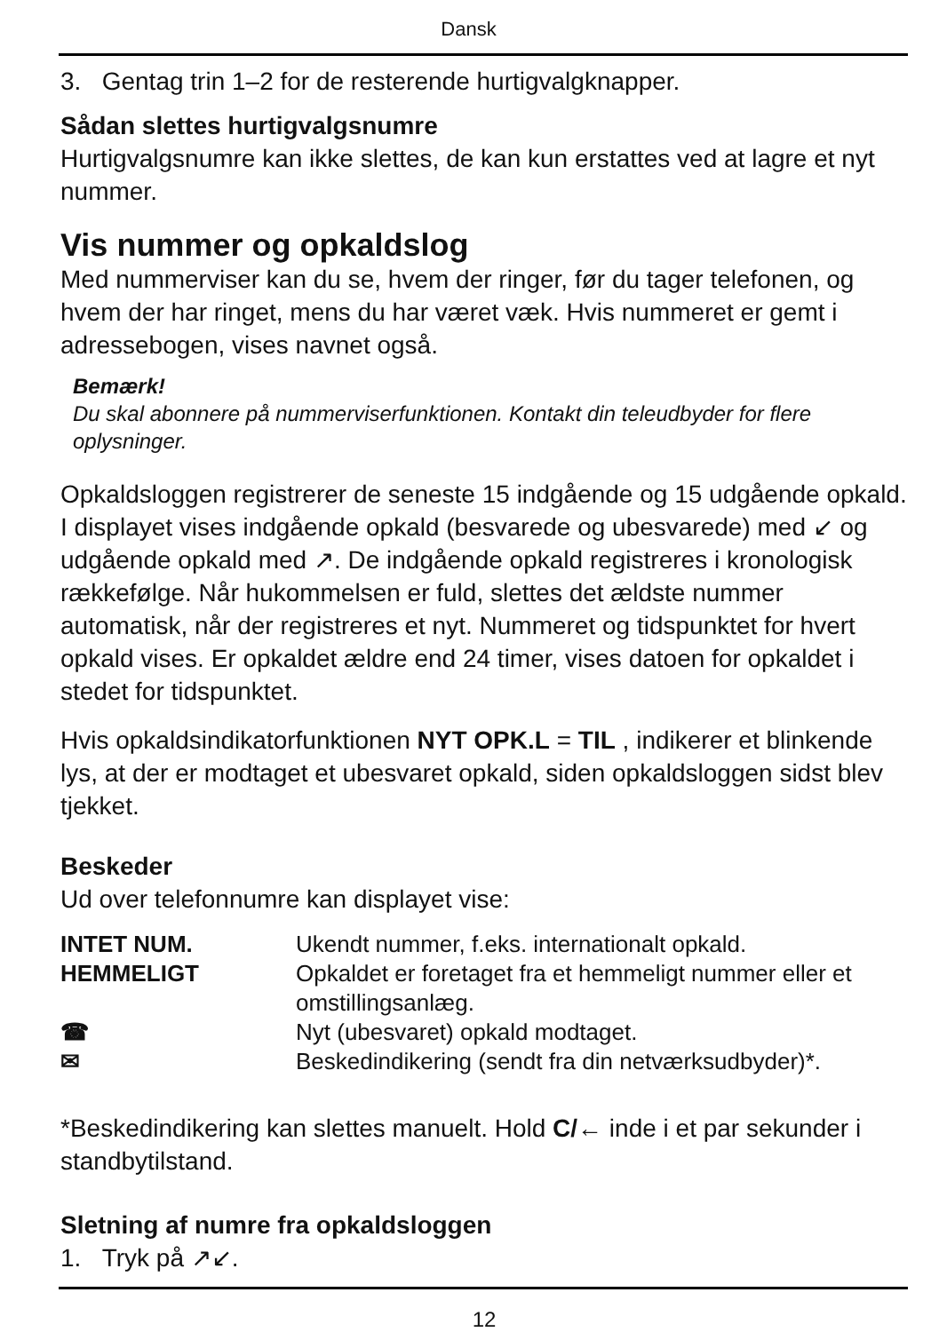Dansk
3. Gentag trin 1–2 for de resterende hurtigvalgknapper.
Sådan slettes hurtigvalgsnumre
Hurtigvalgsnumre kan ikke slettes, de kan kun erstattes ved at lagre et nyt nummer.
Vis nummer og opkaldslog
Med nummerviser kan du se, hvem der ringer, før du tager telefonen, og hvem der har ringet, mens du har været væk. Hvis nummeret er gemt i adressebogen, vises navnet også.
Bemærk!
Du skal abonnere på nummerviserfunktionen. Kontakt din teleudbyder for flere oplysninger.
Opkaldsloggen registrerer de seneste 15 indgående og 15 udgående opkald. I displayet vises indgående opkald (besvarede og ubesvarede) med ↙ og udgående opkald med ↗. De indgående opkald registreres i kronologisk rækkefølge. Når hukommelsen er fuld, slettes det ældste nummer automatisk, når der registreres et nyt. Nummeret og tidspunktet for hvert opkald vises. Er opkaldet ældre end 24 timer, vises datoen for opkaldet i stedet for tidspunktet.
Hvis opkaldsindikatorfunktionen NYT OPK.L = TIL , indikerer et blinkende lys, at der er modtaget et ubesvaret opkald, siden opkaldsloggen sidst blev tjekket.
Beskeder
Ud over telefonnumre kan displayet vise:
| INTET NUM. | Ukendt nummer, f.eks. internationalt opkald. |
| HEMMELIGT | Opkaldet er foretaget fra et hemmeligt nummer eller et omstillingsanlæg. |
| ☎ | Nyt (ubesvaret) opkald modtaget. |
| ✉ | Beskedindikering (sendt fra din netværksudbyder)*. |
*Beskedindikering kan slettes manuelt. Hold C/← inde i et par sekunder i standbytilstand.
Sletning af numre fra opkaldsloggen
1. Tryk på ↗↙.
12